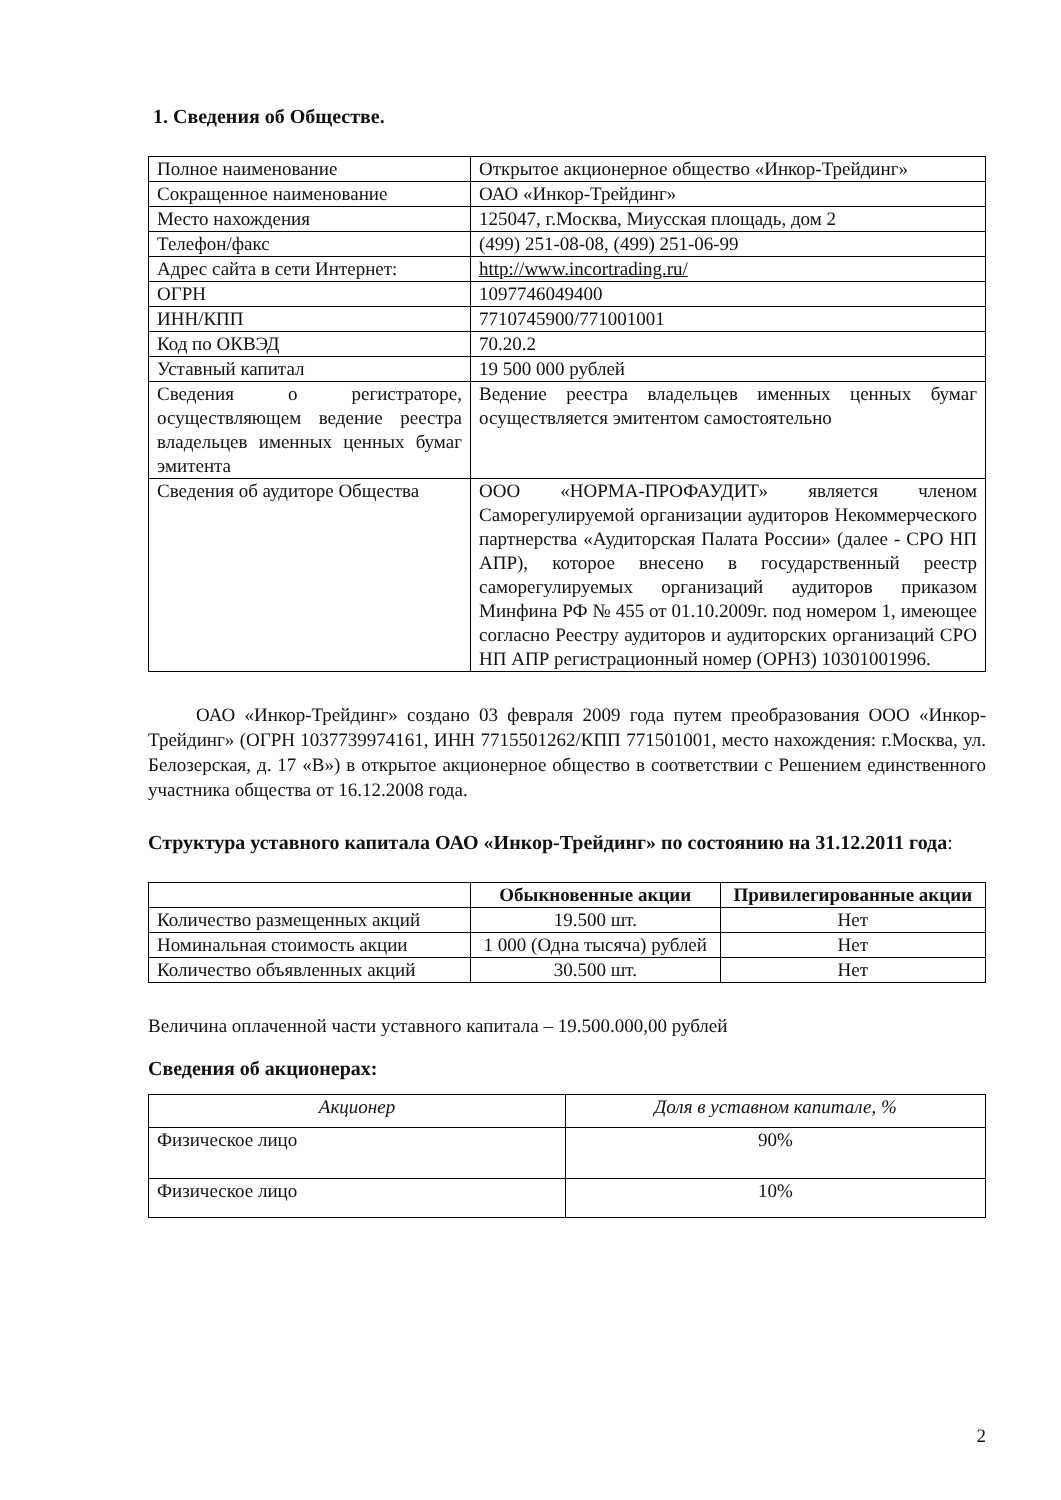1. Сведения об Обществе.
| Полное наименование | Открытое акционерное общество «Инкор-Трейдинг» |
| Сокращенное наименование | ОАО «Инкор-Трейдинг» |
| Место нахождения | 125047, г.Москва, Миусская площадь, дом 2 |
| Телефон/факс | (499) 251-08-08, (499) 251-06-99 |
| Адрес сайта в сети Интернет: | http://www.incortrading.ru/ |
| ОГРН | 1097746049400 |
| ИНН/КПП | 7710745900/771001001 |
| Код по ОКВЭД | 70.20.2 |
| Уставный капитал | 19 500 000 рублей |
| Сведения о регистраторе, осуществляющем ведение реестра владельцев именных ценных бумаг эмитента | Ведение реестра владельцев именных ценных бумаг осуществляется эмитентом самостоятельно |
| Сведения об аудиторе Общества | ООО «НОРМА-ПРОФАУДИТ» является членом Саморегулируемой организации аудиторов Некоммерческого партнерства «Аудиторская Палата России» (далее - СРО НП АПР), которое внесено в государственный реестр саморегулируемых организаций аудиторов приказом Минфина РФ № 455 от 01.10.2009г. под номером 1, имеющее согласно Реестру аудиторов и аудиторских организаций СРО НП АПР регистрационный номер (ОРНЗ) 10301001996. |
ОАО «Инкор-Трейдинг» создано 03 февраля 2009 года путем преобразования ООО «Инкор-Трейдинг» (ОГРН 1037739974161, ИНН 7715501262/КПП 771501001, место нахождения: г.Москва, ул. Белозерская, д. 17 «В») в открытое акционерное общество в соответствии с Решением единственного участника общества от 16.12.2008 года.
Структура уставного капитала ОАО «Инкор-Трейдинг» по состоянию на 31.12.2011 года:
| | Обыкновенные акции | Привилегированные акции |
| --- | --- | --- |
| Количество размещенных акций | 19.500 шт. | Нет |
| Номинальная стоимость акции | 1 000 (Одна тысяча) рублей | Нет |
| Количество объявленных акций | 30.500 шт. | Нет |
Величина оплаченной части уставного капитала – 19.500.000,00 рублей
Сведения об акционерах:
| Акционер | Доля в уставном капитале, % |
| Физическое лицо | 90% |
| Физическое лицо | 10% |
2